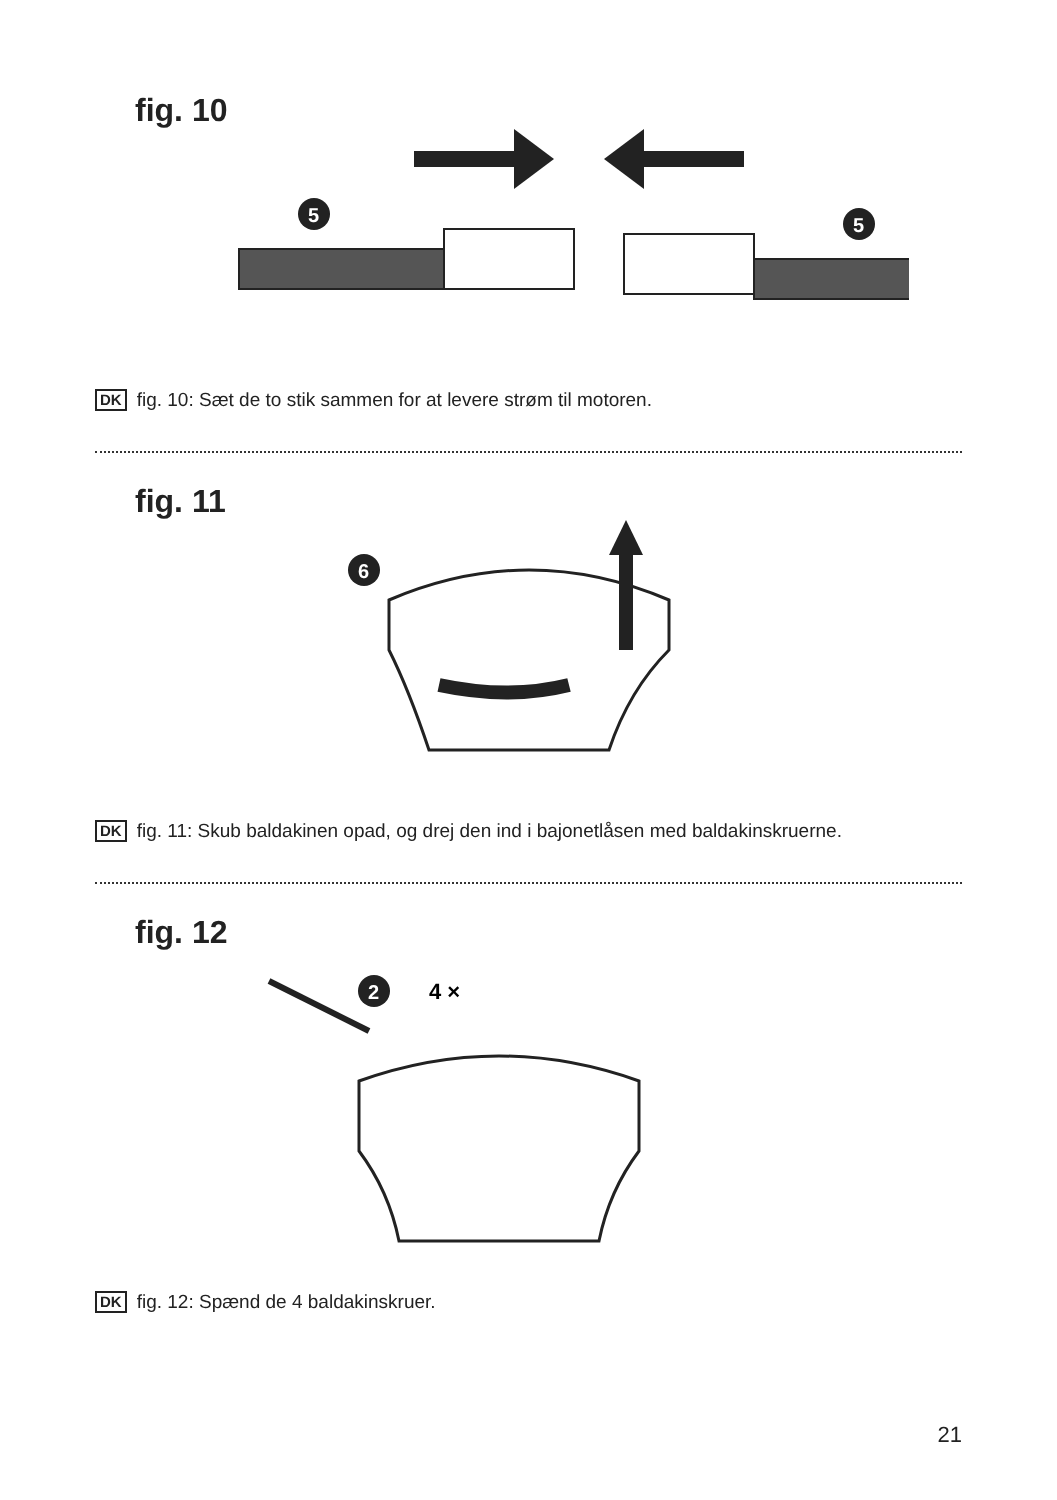fig. 10
5
5
DK fig. 10: Sæt de to stik sammen for at levere strøm til motoren.
fig. 11
6
DK fig. 11: Skub baldakinen opad, og drej den ind i bajonetlåsen med baldakinskruerne.
fig. 12
2
4 ×
DK fig. 12: Spænd de 4 baldakinskruer.
21